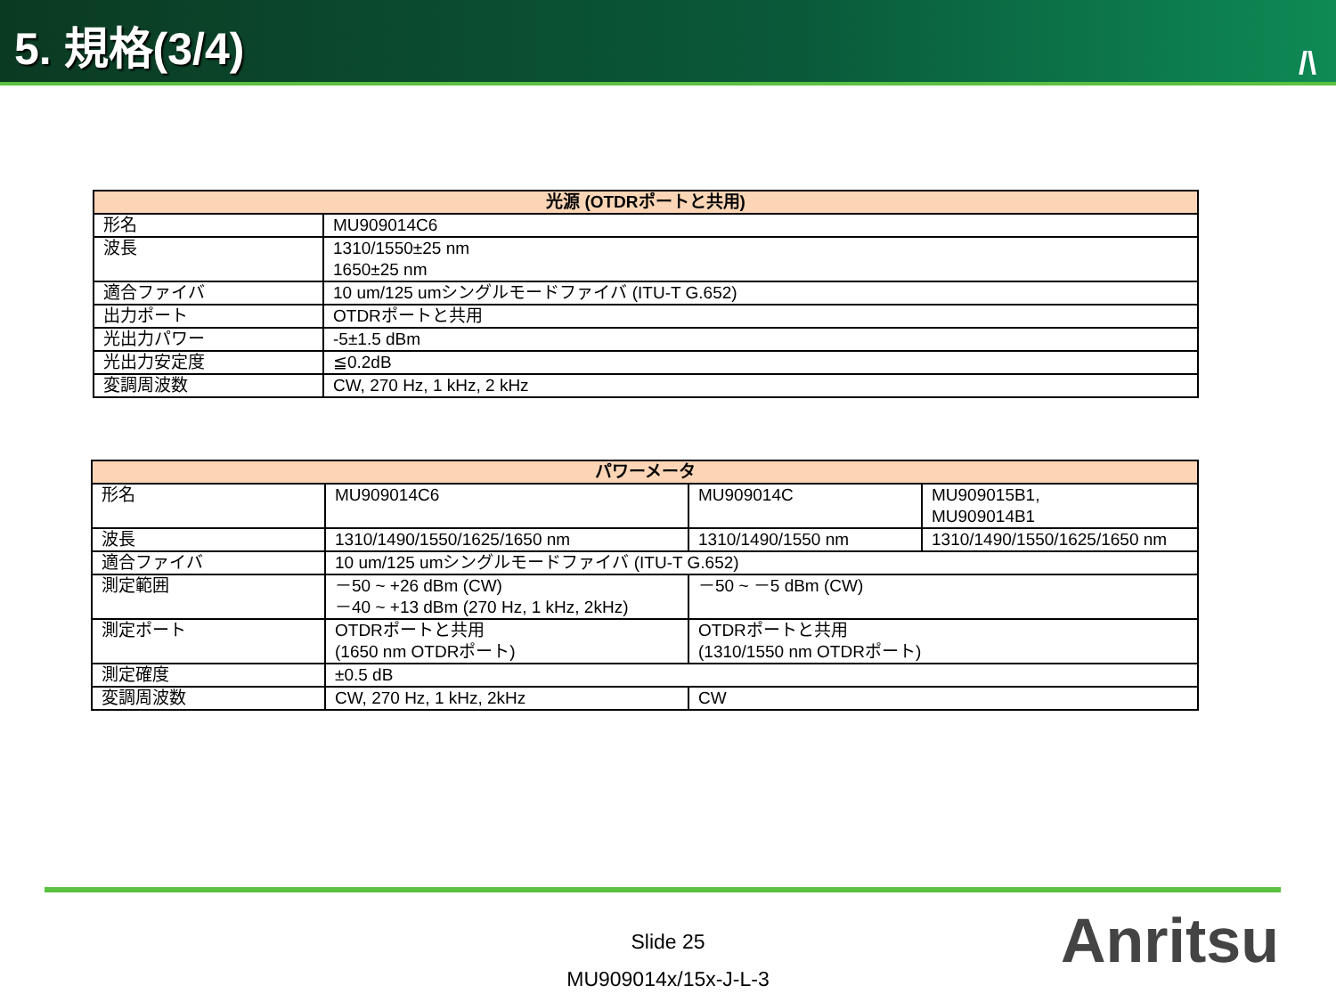5. 規格(3/4)
/\
| 光源 (OTDRポートと共用) | |
| --- | --- |
| 形名 | MU909014C6 |
| 波長 | 1310/1550±25 nm 1650±25 nm |
| 適合ファイバ | 10 um/125 umシングルモードファイバ (ITU-T G.652) |
| 出力ポート | OTDRポートと共用 |
| 光出力パワー | -5±1.5 dBm |
| 光出力安定度 | ≦0.2dB |
| 変調周波数 | CW, 270 Hz, 1 kHz, 2 kHz |
| パワーメータ | | | |
| --- | --- | --- | --- |
| 形名 | MU909014C6 | MU909014C | MU909015B1, MU909014B1 |
| 波長 | 1310/1490/1550/1625/1650 nm | 1310/1490/1550 nm | 1310/1490/1550/1625/1650 nm |
| 適合ファイバ | 10 um/125 umシングルモードファイバ (ITU-T G.652) | | |
| 測定範囲 | －50 ~ +26 dBm (CW) －40 ~ +13 dBm (270 Hz, 1 kHz, 2kHz) | －50 ~ －5 dBm (CW) | |
| 測定ポート | OTDRポートと共用 (1650 nm OTDRポート) | OTDRポートと共用 (1310/1550 nm OTDRポート) | |
| 測定確度 | ±0.5 dB | | |
| 変調周波数 | CW, 270 Hz, 1 kHz, 2kHz | CW | |
Slide 25
MU909014x/15x-J-L-3
Anritsu